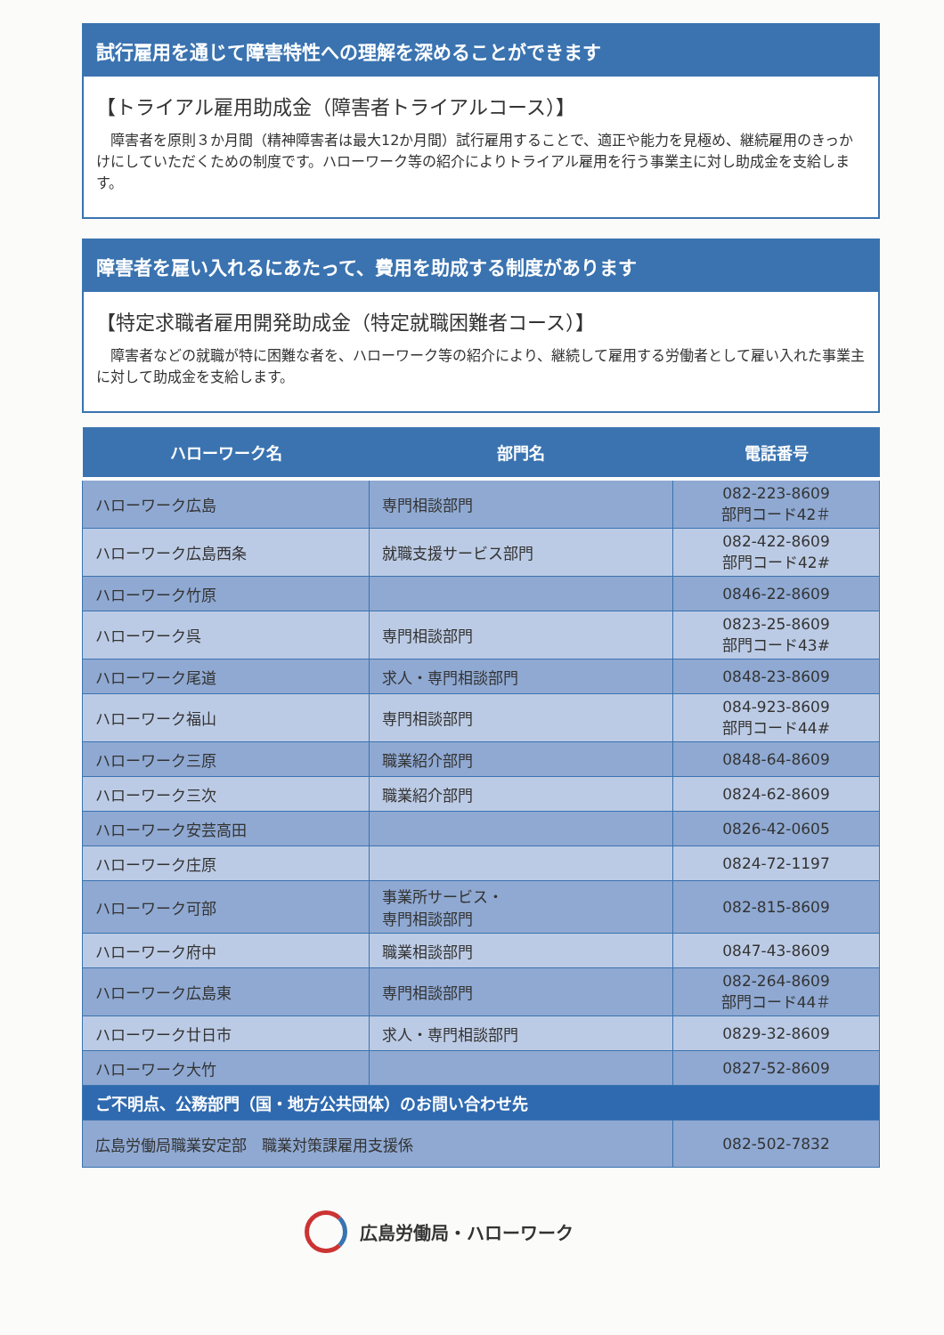試行雇用を通じて障害特性への理解を深めることができます
【トライアル雇用助成金（障害者トライアルコース）】
障害者を原則３か月間（精神障害者は最大12か月間）試行雇用することで、適正や能力を見極め、継続雇用のきっかけにしていただくための制度です。ハローワーク等の紹介によりトライアル雇用を行う事業主に対し助成金を支給します。
障害者を雇い入れるにあたって、費用を助成する制度があります
【特定求職者雇用開発助成金（特定就職困難者コース）】
障害者などの就職が特に困難な者を、ハローワーク等の紹介により、継続して雇用する労働者として雇い入れた事業主に対して助成金を支給します。
| ハローワーク名 | 部門名 | 電話番号 |
| --- | --- | --- |
| ハローワーク広島 | 専門相談部門 | 082-223-8609 部門コード42＃ |
| ハローワーク広島西条 | 就職支援サービス部門 | 082-422-8609 部門コード42# |
| ハローワーク竹原 | | 0846-22-8609 |
| ハローワーク呉 | 専門相談部門 | 0823-25-8609 部門コード43# |
| ハローワーク尾道 | 求人・専門相談部門 | 0848-23-8609 |
| ハローワーク福山 | 専門相談部門 | 084-923-8609 部門コード44# |
| ハローワーク三原 | 職業紹介部門 | 0848-64-8609 |
| ハローワーク三次 | 職業紹介部門 | 0824-62-8609 |
| ハローワーク安芸高田 | | 0826-42-0605 |
| ハローワーク庄原 | | 0824-72-1197 |
| ハローワーク可部 | 事業所サービス・ 専門相談部門 | 082-815-8609 |
| ハローワーク府中 | 職業相談部門 | 0847-43-8609 |
| ハローワーク広島東 | 専門相談部門 | 082-264-8609 部門コード44＃ |
| ハローワーク廿日市 | 求人・専門相談部門 | 0829-32-8609 |
| ハローワーク大竹 | | 0827-52-8609 |
| ご不明点、公務部門（国・地方公共団体）のお問い合わせ先 | | |
| 広島労働局職業安定部 職業対策課雇用支援係 | | 082-502-7832 |
広島労働局・ハローワーク